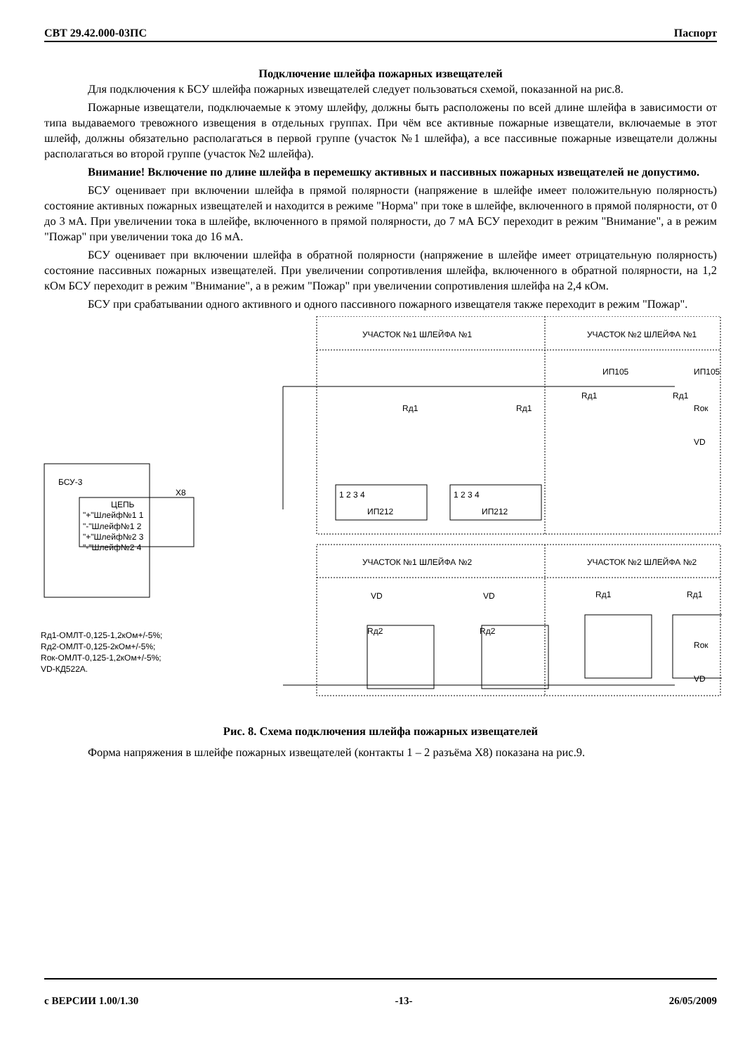СВТ 29.42.000-03ПС Паспорт
Подключение шлейфа пожарных извещателей
Для подключения к БСУ шлейфа пожарных извещателей следует пользоваться схемой, показанной на рис.8.
Пожарные извещатели, подключаемые к этому шлейфу, должны быть расположены по всей длине шлейфа в зависимости от типа выдаваемого тревожного извещения в отдельных группах. При чём все активные пожарные извещатели, включаемые в этот шлейф, должны обязательно располагаться в первой группе (участок №1 шлейфа), а все пассивные пожарные извещатели должны располагаться во второй группе (участок №2 шлейфа).
Внимание! Включение по длине шлейфа в перемешку активных и пассивных пожарных извещателей не допустимо.
БСУ оценивает при включении шлейфа в прямой полярности (напряжение в шлейфе имеет положительную полярность) состояние активных пожарных извещателей и находится в режиме "Норма" при токе в шлейфе, включенного в прямой полярности, от 0 до 3 мА. При увеличении тока в шлейфе, включенного в прямой полярности, до 7 мА БСУ переходит в режим "Внимание", а в режим "Пожар" при увеличении тока до 16 мА.
БСУ оценивает при включении шлейфа в обратной полярности (напряжение в шлейфе имеет отрицательную полярность) состояние пассивных пожарных извещателей. При увеличении сопротивления шлейфа, включенного в обратной полярности, на 1,2 кОм БСУ переходит в режим "Внимание", а в режим "Пожар" при увеличении сопротивления шлейфа на 2,4 кОм.
БСУ при срабатывании одного активного и одного пассивного пожарного извещателя также переходит в режим "Пожар".
УЧАСТОК №1 ШЛЕЙФА №1
УЧАСТОК №2 ШЛЕЙФА №1
УЧАСТОК №1 ШЛЕЙФА №2
УЧАСТОК №2 ШЛЕЙФА №2
ИП105
ИП105
Rд1
Rд1
Rд1
Rд1
Rок
VD
БСУ-3
X8
ЦЕПЬ
"+"Шлейф№1 1
"-"Шлейф№1 2
"+"Шлейф№2 3
"-"Шлейф№2 4
1 2 3 4
ИП212
1 2 3 4
ИП212
VD
VD
Rд2
Rд2
Rд1
Rд1
Rок
VD
Rд1-ОМЛТ-0,125-1,2кОм+/-5%;
Rд2-ОМЛТ-0,125-2кОм+/-5%;
Rок-ОМЛТ-0,125-1,2кОм+/-5%;
VD-КД522А.
Рис. 8. Схема подключения шлейфа пожарных извещателей
Форма напряжения в шлейфе пожарных извещателей (контакты 1 – 2 разъёма X8) показана на рис.9.
с ВЕРСИИ 1.00/1.30 -13- 26/05/2009